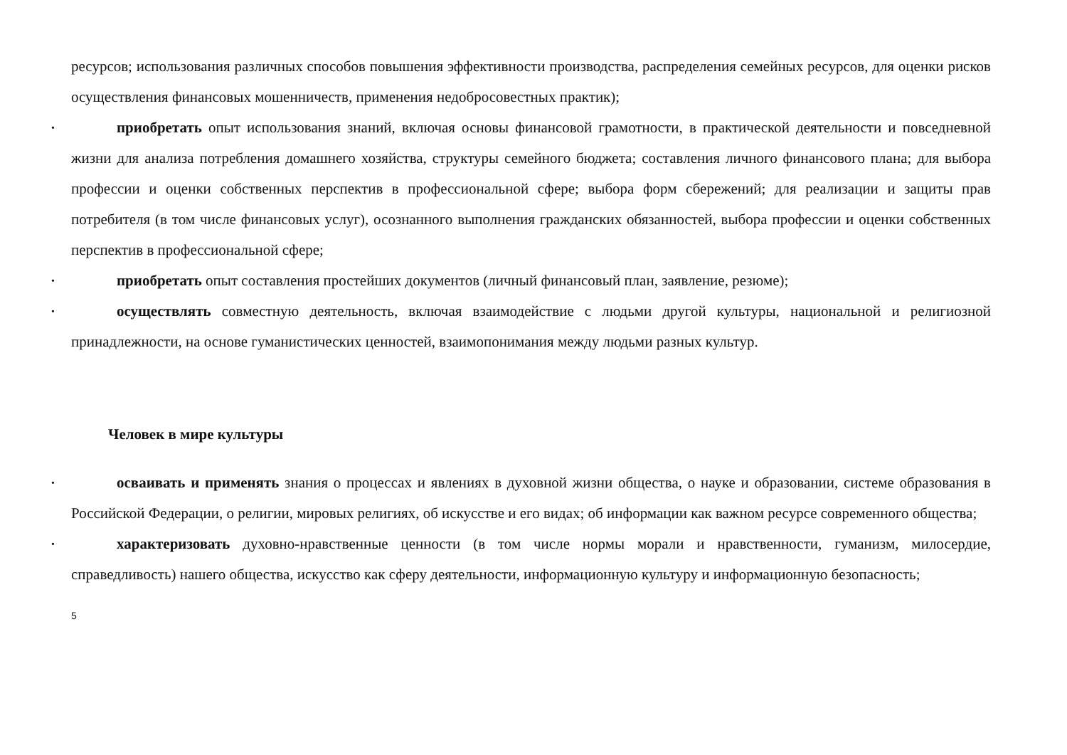ресурсов; использования различных способов повышения эффективности производства, распределения семейных ресурсов, для оценки рисков осуществления финансовых мошенничеств, применения недобросовестных практик);
• приобретать опыт использования знаний, включая основы финансовой грамотности, в практической деятельности и повседневной жизни для анализа потребления домашнего хозяйства, структуры семейного бюджета; составления личного финансового плана; для выбора профессии и оценки собственных перспектив в профессиональной сфере; выбора форм сбережений; для реализации и защиты прав потребителя (в том числе финансовых услуг), осознанного выполнения гражданских обязанностей, выбора профессии и оценки собственных перспектив в профессиональной сфере;
• приобретать опыт составления простейших документов (личный финансовый план, заявление, резюме);
• осуществлять совместную деятельность, включая взаимодействие с людьми другой культуры, национальной и религиозной принадлежности, на основе гуманистических ценностей, взаимопонимания между людьми разных культур.
Человек в мире культуры
• осваивать и применять знания о процессах и явлениях в духовной жизни общества, о науке и образовании, системе образования в Российской Федерации, о религии, мировых религиях, об искусстве и его видах; об информации как важном ресурсе современного общества;
• характеризовать духовно-нравственные ценности (в том числе нормы морали и нравственности, гуманизм, милосердие, справедливость) нашего общества, искусство как сферу деятельности, информационную культуру и информационную безопасность;
5